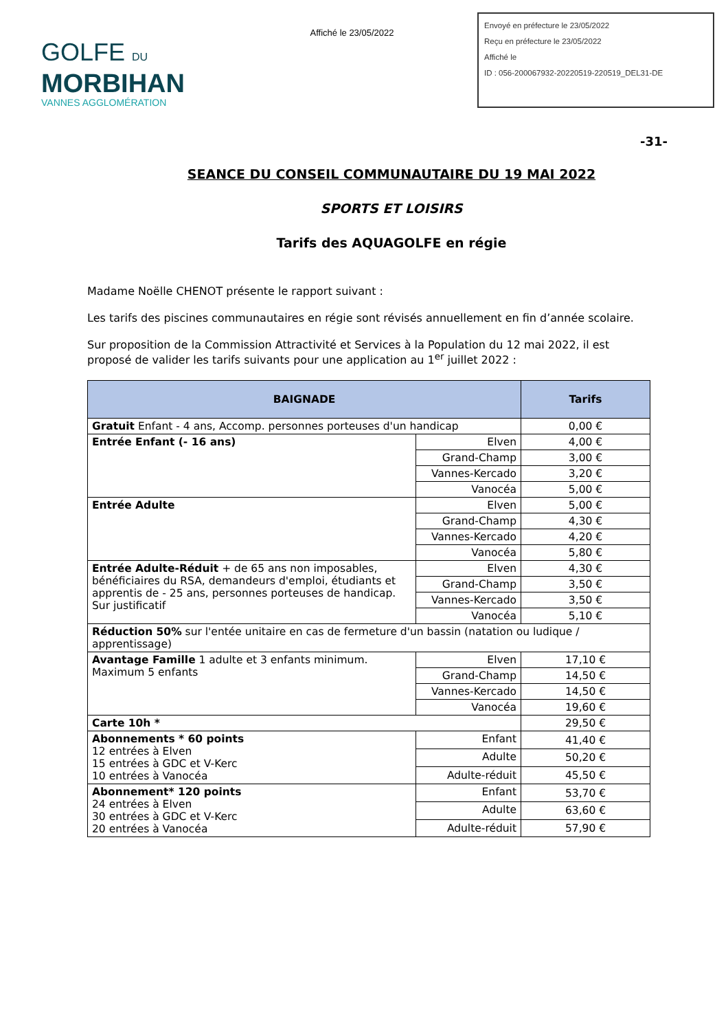GOLFE DU
MORBIHAN
VANNES AGGLOMÉRATION
Affiché le 23/05/2022
Envoyé en préfecture le 23/05/2022
Reçu en préfecture le 23/05/2022
Affiché le
ID : 056-200067932-20220519-220519_DEL31-DE
-31-
SEANCE DU CONSEIL COMMUNAUTAIRE DU 19 MAI 2022
SPORTS ET LOISIRS
Tarifs des AQUAGOLFE en régie
Madame Noëlle CHENOT présente le rapport suivant :
Les tarifs des piscines communautaires en régie sont révisés annuellement en fin d’année scolaire.
Sur proposition de la Commission Attractivité et Services à la Population du 12 mai 2022, il est proposé de valider les tarifs suivants pour une application au 1<sup>er</sup> juillet 2022 :
| BAIGNADE | | Tarifs |
| --- | --- | --- |
| Gratuit Enfant - 4 ans, Accomp. personnes porteuses d'un handicap | | 0,00 € |
| Entrée Enfant (- 16 ans) | Elven | 4,00 € |
| | Grand-Champ | 3,00 € |
| | Vannes-Kercado | 3,20 € |
| | Vanocéa | 5,00 € |
| Entrée Adulte | Elven | 5,00 € |
| | Grand-Champ | 4,30 € |
| | Vannes-Kercado | 4,20 € |
| | Vanocéa | 5,80 € |
| Entrée Adulte-Réduit + de 65 ans non imposables, bénéficiaires du RSA, demandeurs d'emploi, étudiants et apprentis de - 25 ans, personnes porteuses de handicap. Sur justificatif | Elven | 4,30 € |
| | Grand-Champ | 3,50 € |
| | Vannes-Kercado | 3,50 € |
| | Vanocéa | 5,10 € |
| Réduction 50% sur l'entée unitaire en cas de fermeture d'un bassin (natation ou ludique / apprentissage) | | |
| Avantage Famille 1 adulte et 3 enfants minimum. Maximum 5 enfants | Elven | 17,10 € |
| | Grand-Champ | 14,50 € |
| | Vannes-Kercado | 14,50 € |
| | Vanocéa | 19,60 € |
| Carte 10h * | | 29,50 € |
| Abonnements * 60 points 12 entrées à Elven 15 entrées à GDC et V-Kerc 10 entrées à Vanocéa | Enfant | 41,40 € |
| | Adulte | 50,20 € |
| | Adulte-réduit | 45,50 € |
| Abonnement* 120 points 24 entrées à Elven 30 entrées à GDC et V-Kerc 20 entrées à Vanocéa | Enfant | 53,70 € |
| | Adulte | 63,60 € |
| | Adulte-réduit | 57,90 € |